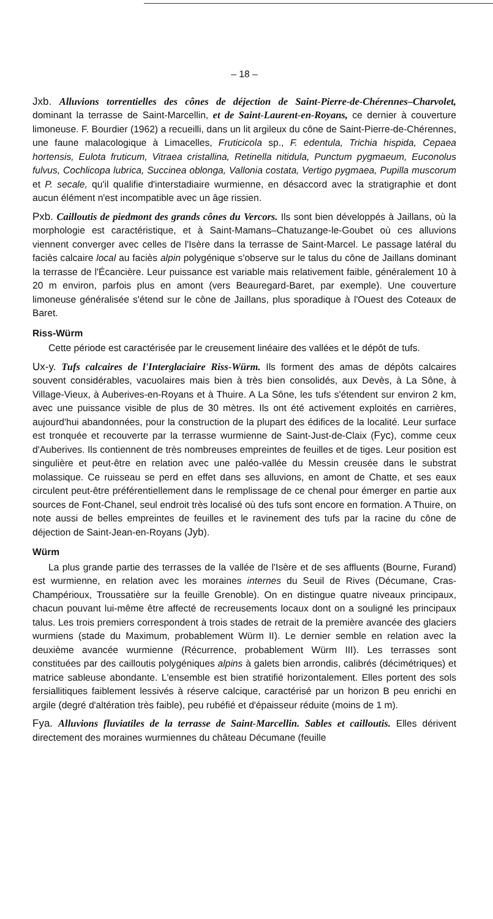– 18 –
Jxb. Alluvions torrentielles des cônes de déjection de Saint-Pierre-de-Chérennes–Charvolet, dominant la terrasse de Saint-Marcellin, et de Saint-Laurent-en-Royans, ce dernier à couverture limoneuse. F. Bourdier (1962) a recueilli, dans un lit argileux du cône de Saint-Pierre-de-Chérennes, une faune malacologique à Limacelles, Fruticicola sp., F. edentula, Trichia hispida, Cepaea hortensis, Eulota fruticum, Vitraea cristallina, Retinella nitidula, Punctum pygmaeum, Euconolus fulvus, Cochlicopa lubrica, Succinea oblonga, Vallonia costata, Vertigo pygmaea, Pupilla muscorum et P. secale, qu'il qualifie d'interstadiaire wurmienne, en désaccord avec la stratigraphie et dont aucun élément n'est incompatible avec un âge rissien.
Pxb. Cailloutis de piedmont des grands cônes du Vercors. Ils sont bien développés à Jaillans, où la morphologie est caractéristique, et à Saint-Mamans–Chatuzange-le-Goubet où ces alluvions viennent converger avec celles de l'Isère dans la terrasse de Saint-Marcel. Le passage latéral du faciès calcaire local au faciès alpin polygénique s'observe sur le talus du cône de Jaillans dominant la terrasse de l'Écancière. Leur puissance est variable mais relativement faible, généralement 10 à 20 m environ, parfois plus en amont (vers Beauregard-Baret, par exemple). Une couverture limoneuse généralisée s'étend sur le cône de Jaillans, plus sporadique à l'Ouest des Coteaux de Baret.
Riss-Würm
Cette période est caractérisée par le creusement linéaire des vallées et le dépôt de tufs.
Ux-y. Tufs calcaires de l'Interglaciaire Riss-Würm. Ils forment des amas de dépôts calcaires souvent considérables, vacuolaires mais bien à très bien consolidés, aux Devès, à La Sône, à Village-Vieux, à Auberives-en-Royans et à Thuire. A La Sône, les tufs s'étendent sur environ 2 km, avec une puissance visible de plus de 30 mètres. Ils ont été activement exploités en carrières, aujourd'hui abandonnées, pour la construction de la plupart des édifices de la localité. Leur surface est tronquée et recouverte par la terrasse wurmienne de Saint-Just-de-Claix (Fyc), comme ceux d'Auberives. Ils contiennent de très nombreuses empreintes de feuilles et de tiges. Leur position est singulière et peut-être en relation avec une paléo-vallée du Messin creusée dans le substrat molassique. Ce ruisseau se perd en effet dans ses alluvions, en amont de Chatte, et ses eaux circulent peut-être préférentiellement dans le remplissage de ce chenal pour émerger en partie aux sources de Font-Chanel, seul endroit très localisé où des tufs sont encore en formation. A Thuire, on note aussi de belles empreintes de feuilles et le ravinement des tufs par la racine du cône de déjection de Saint-Jean-en-Royans (Jyb).
Würm
La plus grande partie des terrasses de la vallée de l'Isère et de ses affluents (Bourne, Furand) est wurmienne, en relation avec les moraines internes du Seuil de Rives (Décumane, Cras-Champérioux, Troussatière sur la feuille Grenoble). On en distingue quatre niveaux principaux, chacun pouvant lui-même être affecté de recreusements locaux dont on a souligné les principaux talus. Les trois premiers correspondent à trois stades de retrait de la première avancée des glaciers wurmiens (stade du Maximum, probablement Würm II). Le dernier semble en relation avec la deuxième avancée wurmienne (Récurrence, probablement Würm III). Les terrasses sont constituées par des cailloutis polygéniques alpins à galets bien arrondis, calibrés (décimétriques) et matrice sableuse abondante. L'ensemble est bien stratifié horizontalement. Elles portent des sols fersiallitiques faiblement lessivés à réserve calcique, caractérisé par un horizon B peu enrichi en argile (degré d'altération très faible), peu rubéfié et d'épaisseur réduite (moins de 1 m).
Fya. Alluvions fluviatiles de la terrasse de Saint-Marcellin. Sables et cailloutis. Elles dérivent directement des moraines wurmiennes du château Décumane (feuille